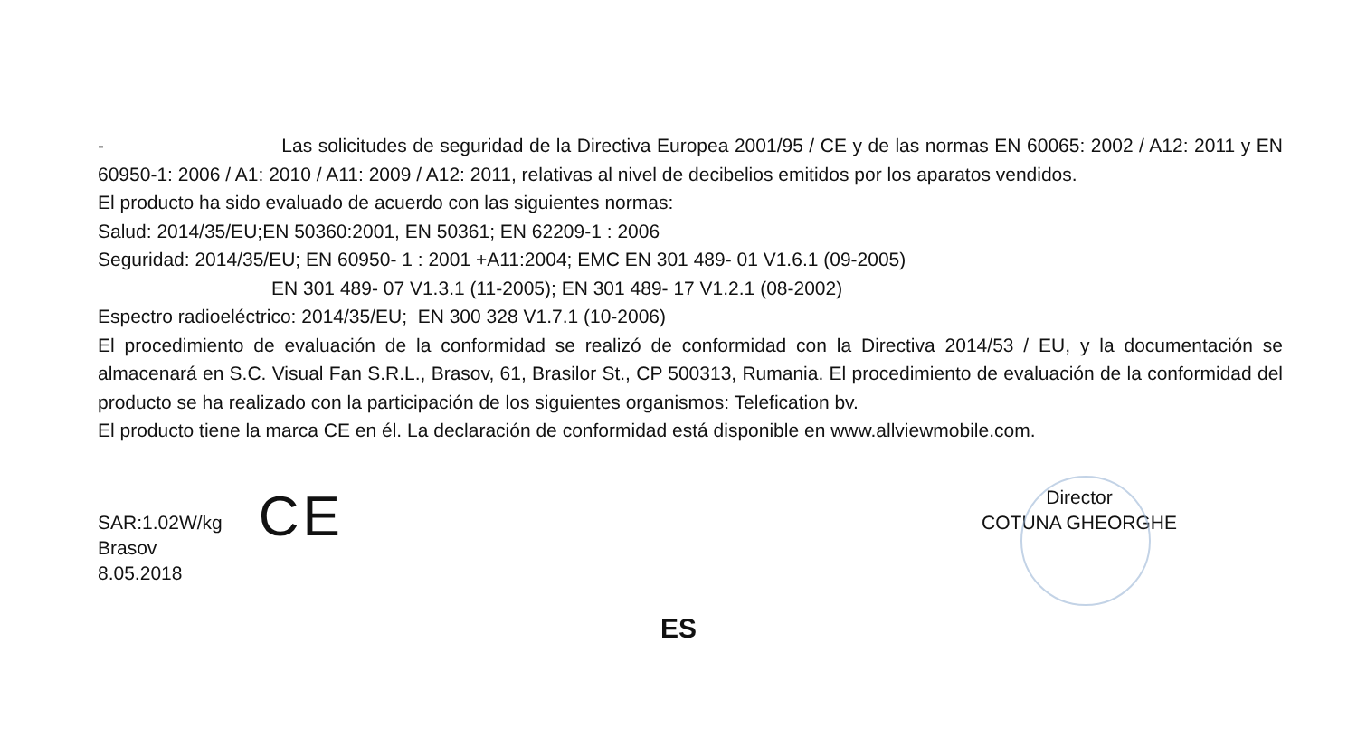- Las solicitudes de seguridad de la Directiva Europea 2001/95 / CE y de las normas EN 60065: 2002 / A12: 2011 y EN 60950-1: 2006 / A1: 2010 / A11: 2009 / A12: 2011, relativas al nivel de decibelios emitidos por los aparatos vendidos.
El producto ha sido evaluado de acuerdo con las siguientes normas:
Salud: 2014/35/EU;EN 50360:2001, EN 50361; EN 62209-1 : 2006
Seguridad: 2014/35/EU; EN 60950- 1 : 2001 +A11:2004; EMC EN 301 489- 01 V1.6.1 (09-2005)
EN 301 489- 07 V1.3.1 (11-2005); EN 301 489- 17 V1.2.1 (08-2002)
Espectro radioeléctrico: 2014/35/EU; EN 300 328 V1.7.1 (10-2006)
El procedimiento de evaluación de la conformidad se realizó de conformidad con la Directiva 2014/53 / EU, y la documentación se almacenará en S.C. Visual Fan S.R.L., Brasov, 61, Brasilor St., CP 500313, Rumania. El procedimiento de evaluación de la conformidad del producto se ha realizado con la participación de los siguientes organismos: Telefication bv.
El producto tiene la marca CE en él. La declaración de conformidad está disponible en www.allviewmobile.com.
SAR:1.02W/kg
Brasov
8.05.2018
CE
Director
COTUNA GHEORGHE
ES